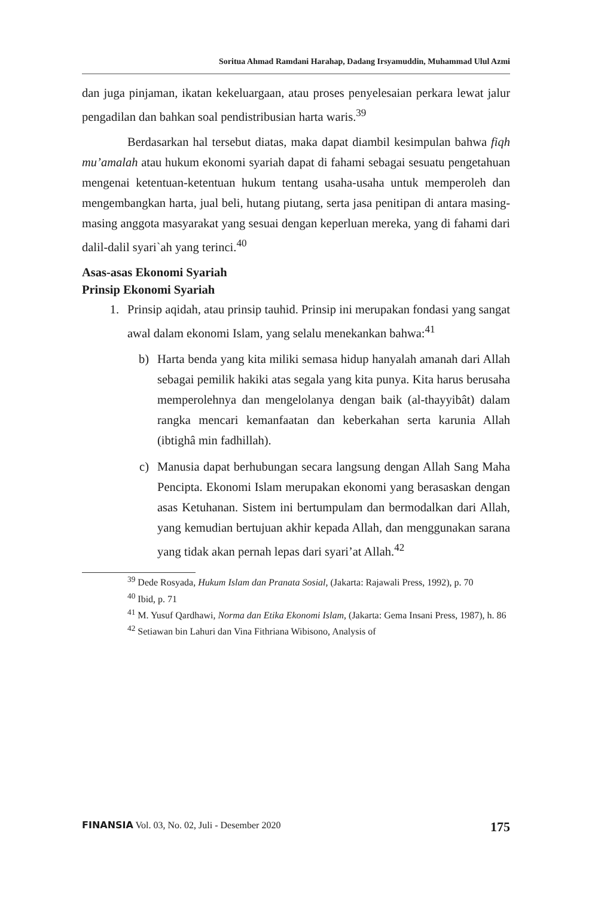Soritua Ahmad Ramdani Harahap, Dadang Irsyamuddin, Muhammad Ulul Azmi
dan juga pinjaman, ikatan kekeluargaan, atau proses penyelesaian perkara lewat jalur pengadilan dan bahkan soal pendistribusian harta waris.<sup>39</sup>
Berdasarkan hal tersebut diatas, maka dapat diambil kesimpulan bahwa fiqh mu’amalah atau hukum ekonomi syariah dapat di fahami sebagai sesuatu pengetahuan mengenai ketentuan-ketentuan hukum tentang usaha-usaha untuk memperoleh dan mengembangkan harta, jual beli, hutang piutang, serta jasa penitipan di antara masing-masing anggota masyarakat yang sesuai dengan keperluan mereka, yang di fahami dari dalil-dalil syari`ah yang terinci.<sup>40</sup>
Asas-asas Ekonomi Syariah
Prinsip Ekonomi Syariah
1. Prinsip aqidah, atau prinsip tauhid. Prinsip ini merupakan fondasi yang sangat awal dalam ekonomi Islam, yang selalu menekankan bahwa:<sup>41</sup>
b) Harta benda yang kita miliki semasa hidup hanyalah amanah dari Allah sebagai pemilik hakiki atas segala yang kita punya. Kita harus berusaha memperolehnya dan mengelolanya dengan baik (al-thayyibât) dalam rangka mencari kemanfaatan dan keberkahan serta karunia Allah (ibtighâ min fadhillah).
c) Manusia dapat berhubungan secara langsung dengan Allah Sang Maha Pencipta. Ekonomi Islam merupakan ekonomi yang berasaskan dengan asas Ketuhanan. Sistem ini bertumpulam dan bermodalkan dari Allah, yang kemudian bertujuan akhir kepada Allah, dan menggunakan sarana yang tidak akan pernah lepas dari syari’at Allah.<sup>42</sup>
<sup>39</sup> Dede Rosyada, Hukum Islam dan Pranata Sosial, (Jakarta: Rajawali Press, 1992), p. 70
<sup>40</sup> Ibid, p. 71
<sup>41</sup> M. Yusuf Qardhawi, Norma dan Etika Ekonomi Islam, (Jakarta: Gema Insani Press, 1987), h. 86
<sup>42</sup> Setiawan bin Lahuri dan Vina Fithriana Wibisono, Analysis of
FINANSIA Vol. 03, No. 02, Juli - Desember 2020 175